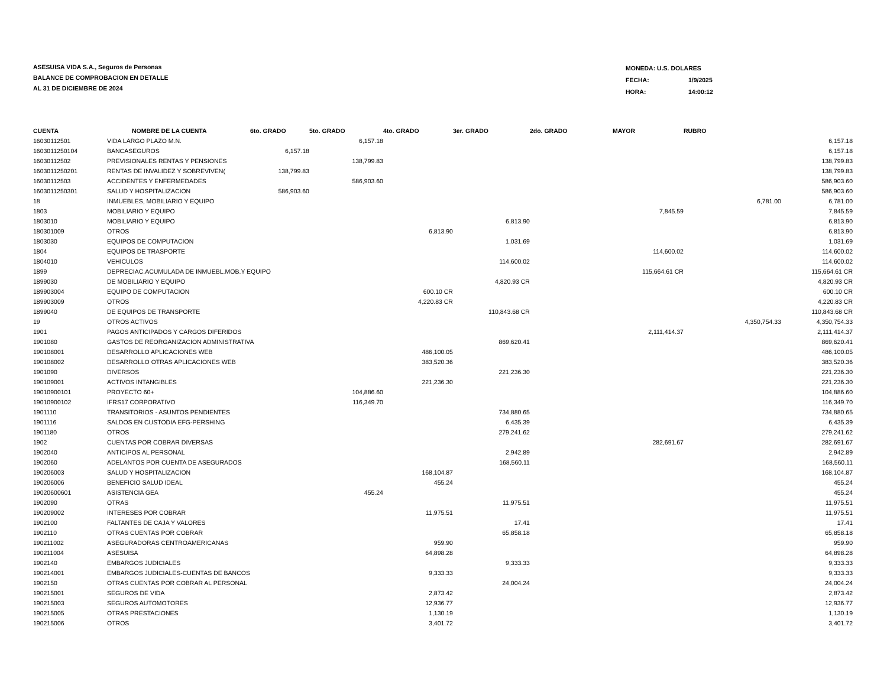ASESUISA VIDA S.A., Seguros de Personas
BALANCE DE COMPROBACION EN DETALLE
AL 31 DE DICIEMBRE DE 2024
| MONEDA: U.S. DOLARES | |
| FECHA: | 1/9/2025 |
| HORA: | 14:00:12 |
| CUENTA | NOMBRE DE LA CUENTA | 6to. GRADO | 5to. GRADO | 4to. GRADO | 3er. GRADO | 2do. GRADO | MAYOR | RUBRO | |
| --- | --- | --- | --- | --- | --- | --- | --- | --- | --- |
| 16030112501 | VIDA LARGO PLAZO M.N. | | 6,157.18 | | | | | | 6,157.18 |
| 1603011250104 | BANCASEGUROS | 6,157.18 | | | | | | | 6,157.18 |
| 16030112502 | PREVISIONALES RENTAS Y PENSIONES | | 138,799.83 | | | | | | 138,799.83 |
| 1603011250201 | RENTAS DE INVALIDEZ Y SOBREVIVEN( | 138,799.83 | | | | | | | 138,799.83 |
| 16030112503 | ACCIDENTES Y ENFERMEDADES | | 586,903.60 | | | | | | 586,903.60 |
| 1603011250301 | SALUD Y HOSPITALIZACION | 586,903.60 | | | | | | | 586,903.60 |
| 18 | INMUEBLES, MOBILIARIO Y EQUIPO | | | | | | | 6,781.00 | 6,781.00 |
| 1803 | MOBILIARIO Y EQUIPO | | | | | | 7,845.59 | | 7,845.59 |
| 1803010 | MOBILIARIO Y EQUIPO | | | | 6,813.90 | | | | 6,813.90 |
| 180301009 | OTROS | | | 6,813.90 | | | | | 6,813.90 |
| 1803030 | EQUIPOS DE COMPUTACION | | | | 1,031.69 | | | | 1,031.69 |
| 1804 | EQUIPOS DE TRASPORTE | | | | | | 114,600.02 | | 114,600.02 |
| 1804010 | VEHICULOS | | | | 114,600.02 | | | | 114,600.02 |
| 1899 | DEPRECIAC.ACUMULADA DE INMUEBL.MOB.Y EQUIPO | | | | | | 115,664.61 CR | | 115,664.61 CR |
| 1899030 | DE MOBILIARIO Y EQUIPO | | | | 4,820.93 CR | | | | 4,820.93 CR |
| 189903004 | EQUIPO DE COMPUTACION | | | 600.10 CR | | | | | 600.10 CR |
| 189903009 | OTROS | | | 4,220.83 CR | | | | | 4,220.83 CR |
| 1899040 | DE EQUIPOS DE TRANSPORTE | | | | 110,843.68 CR | | | | 110,843.68 CR |
| 19 | OTROS ACTIVOS | | | | | | | 4,350,754.33 | 4,350,754.33 |
| 1901 | PAGOS ANTICIPADOS Y CARGOS DIFERIDOS | | | | | | 2,111,414.37 | | 2,111,414.37 |
| 1901080 | GASTOS DE REORGANIZACION ADMINISTRATIVA | | | | 869,620.41 | | | | 869,620.41 |
| 190108001 | DESARROLLO APLICACIONES WEB | | | 486,100.05 | | | | | 486,100.05 |
| 190108002 | DESARROLLO OTRAS APLICACIONES WEB | | | 383,520.36 | | | | | 383,520.36 |
| 1901090 | DIVERSOS | | | | 221,236.30 | | | | 221,236.30 |
| 190109001 | ACTIVOS INTANGIBLES | | | 221,236.30 | | | | | 221,236.30 |
| 19010900101 | PROYECTO 60+ | | 104,886.60 | | | | | | 104,886.60 |
| 19010900102 | IFRS17 CORPORATIVO | | 116,349.70 | | | | | | 116,349.70 |
| 1901110 | TRANSITORIOS - ASUNTOS PENDIENTES | | | | 734,880.65 | | | | 734,880.65 |
| 1901116 | SALDOS EN CUSTODIA EFG-PERSHING | | | | 6,435.39 | | | | 6,435.39 |
| 1901180 | OTROS | | | | 279,241.62 | | | | 279,241.62 |
| 1902 | CUENTAS POR COBRAR DIVERSAS | | | | | | 282,691.67 | | 282,691.67 |
| 1902040 | ANTICIPOS AL PERSONAL | | | | 2,942.89 | | | | 2,942.89 |
| 1902060 | ADELANTOS POR CUENTA DE ASEGURADOS | | | | 168,560.11 | | | | 168,560.11 |
| 190206003 | SALUD Y HOSPITALIZACION | | | 168,104.87 | | | | | 168,104.87 |
| 190206006 | BENEFICIO SALUD IDEAL | | | 455.24 | | | | | 455.24 |
| 19020600601 | ASISTENCIA GEA | | 455.24 | | | | | | 455.24 |
| 1902090 | OTRAS | | | | 11,975.51 | | | | 11,975.51 |
| 190209002 | INTERESES POR COBRAR | | | 11,975.51 | | | | | 11,975.51 |
| 1902100 | FALTANTES DE CAJA Y VALORES | | | | 17.41 | | | | 17.41 |
| 1902110 | OTRAS CUENTAS POR COBRAR | | | | 65,858.18 | | | | 65,858.18 |
| 190211002 | ASEGURADORAS CENTROAMERICANAS | | | 959.90 | | | | | 959.90 |
| 190211004 | ASESUISA | | | 64,898.28 | | | | | 64,898.28 |
| 1902140 | EMBARGOS JUDICIALES | | | | 9,333.33 | | | | 9,333.33 |
| 190214001 | EMBARGOS JUDICIALES-CUENTAS DE BANCOS | | | 9,333.33 | | | | | 9,333.33 |
| 1902150 | OTRAS CUENTAS POR COBRAR AL PERSONAL | | | | 24,004.24 | | | | 24,004.24 |
| 190215001 | SEGUROS DE VIDA | | | 2,873.42 | | | | | 2,873.42 |
| 190215003 | SEGUROS AUTOMOTORES | | | 12,936.77 | | | | | 12,936.77 |
| 190215005 | OTRAS PRESTACIONES | | | 1,130.19 | | | | | 1,130.19 |
| 190215006 | OTROS | | | 3,401.72 | | | | | 3,401.72 |